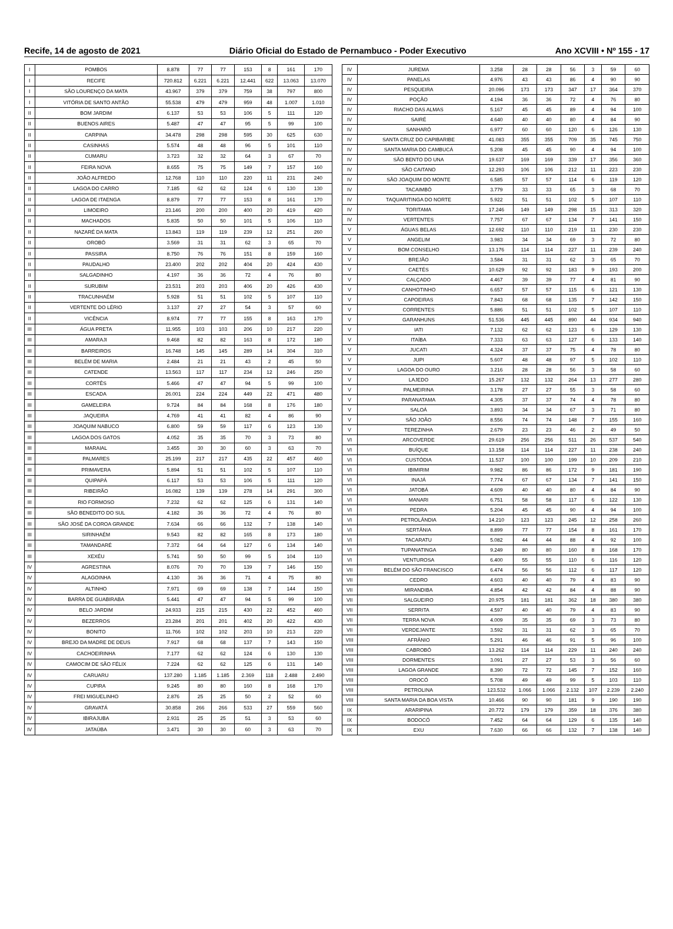Recife, 14 de agosto de 2021 Diário Oficial do Estado de Pernambuco - Poder Executivo Ano XCVIII • Nº 155 - 17
| I | POMBOS | 8.878 | 77 | 77 | 153 | 8 | 161 | 170 |
| I | RECIFE | 720.812 | 6.221 | 6.221 | 12.441 | 622 | 13.063 | 13.070 |
| I | SÃO LOURENÇO DA MATA | 43.967 | 379 | 379 | 759 | 38 | 797 | 800 |
| I | VITÓRIA DE SANTO ANTÃO | 55.538 | 479 | 479 | 959 | 48 | 1.007 | 1.010 |
| II | BOM JARDIM | 6.137 | 53 | 53 | 106 | 5 | 111 | 120 |
| II | BUENOS AIRES | 5.487 | 47 | 47 | 95 | 5 | 99 | 100 |
| II | CARPINA | 34.478 | 298 | 298 | 595 | 30 | 625 | 630 |
| II | CASINHAS | 5.574 | 48 | 48 | 96 | 5 | 101 | 110 |
| II | CUMARU | 3.723 | 32 | 32 | 64 | 3 | 67 | 70 |
| II | FEIRA NOVA | 8.655 | 75 | 75 | 149 | 7 | 157 | 160 |
| II | JOÃO ALFREDO | 12.768 | 110 | 110 | 220 | 11 | 231 | 240 |
| II | LAGOA DO CARRO | 7.185 | 62 | 62 | 124 | 6 | 130 | 130 |
| II | LAGOA DE ITAENGA | 8.879 | 77 | 77 | 153 | 8 | 161 | 170 |
| II | LIMOEIRO | 23.146 | 200 | 200 | 400 | 20 | 419 | 420 |
| II | MACHADOS | 5.835 | 50 | 50 | 101 | 5 | 106 | 110 |
| II | NAZARÉ DA MATA | 13.843 | 119 | 119 | 239 | 12 | 251 | 260 |
| II | OROBÓ | 3.569 | 31 | 31 | 62 | 3 | 65 | 70 |
| II | PASSIRA | 8.750 | 76 | 76 | 151 | 8 | 159 | 160 |
| II | PAUDALHO | 23.400 | 202 | 202 | 404 | 20 | 424 | 430 |
| II | SALGADINHO | 4.197 | 36 | 36 | 72 | 4 | 76 | 80 |
| II | SURUBIM | 23.531 | 203 | 203 | 406 | 20 | 426 | 430 |
| II | TRACUNHAÉM | 5.928 | 51 | 51 | 102 | 5 | 107 | 110 |
| II | VERTENTE DO LÉRIO | 3.137 | 27 | 27 | 54 | 3 | 57 | 60 |
| II | VICÊNCIA | 8.974 | 77 | 77 | 155 | 8 | 163 | 170 |
| III | ÁGUA PRETA | 11.955 | 103 | 103 | 206 | 10 | 217 | 220 |
| III | AMARAJI | 9.468 | 82 | 82 | 163 | 8 | 172 | 180 |
| III | BARREIROS | 16.748 | 145 | 145 | 289 | 14 | 304 | 310 |
| III | BELÉM DE MARIA | 2.484 | 21 | 21 | 43 | 2 | 45 | 50 |
| III | CATENDE | 13.563 | 117 | 117 | 234 | 12 | 246 | 250 |
| III | CORTÊS | 5.466 | 47 | 47 | 94 | 5 | 99 | 100 |
| III | ESCADA | 26.001 | 224 | 224 | 449 | 22 | 471 | 480 |
| III | GAMELEIRA | 9.724 | 84 | 84 | 168 | 8 | 176 | 180 |
| III | JAQUEIRA | 4.769 | 41 | 41 | 82 | 4 | 86 | 90 |
| III | JOAQUIM NABUCO | 6.800 | 59 | 59 | 117 | 6 | 123 | 130 |
| III | LAGOA DOS GATOS | 4.052 | 35 | 35 | 70 | 3 | 73 | 80 |
| III | MARAIAL | 3.455 | 30 | 30 | 60 | 3 | 63 | 70 |
| III | PALMARES | 25.199 | 217 | 217 | 435 | 22 | 457 | 460 |
| III | PRIMAVERA | 5.894 | 51 | 51 | 102 | 5 | 107 | 110 |
| III | QUIPAPÁ | 6.117 | 53 | 53 | 106 | 5 | 111 | 120 |
| III | RIBEIRÃO | 16.082 | 139 | 139 | 278 | 14 | 291 | 300 |
| III | RIO FORMOSO | 7.232 | 62 | 62 | 125 | 6 | 131 | 140 |
| III | SÃO BENEDITO DO SUL | 4.182 | 36 | 36 | 72 | 4 | 76 | 80 |
| III | SÃO JOSÉ DA COROA GRANDE | 7.634 | 66 | 66 | 132 | 7 | 138 | 140 |
| III | SIRINHAÉM | 9.543 | 82 | 82 | 165 | 8 | 173 | 180 |
| III | TAMANDARÉ | 7.372 | 64 | 64 | 127 | 6 | 134 | 140 |
| III | XEXÉU | 5.741 | 50 | 50 | 99 | 5 | 104 | 110 |
| IV | AGRESTINA | 8.076 | 70 | 70 | 139 | 7 | 146 | 150 |
| IV | ALAGOINHA | 4.130 | 36 | 36 | 71 | 4 | 75 | 80 |
| IV | ALTINHO | 7.971 | 69 | 69 | 138 | 7 | 144 | 150 |
| IV | BARRA DE GUABIRABA | 5.441 | 47 | 47 | 94 | 5 | 99 | 100 |
| IV | BELO JARDIM | 24.933 | 215 | 215 | 430 | 22 | 452 | 460 |
| IV | BEZERROS | 23.284 | 201 | 201 | 402 | 20 | 422 | 430 |
| IV | BONITO | 11.766 | 102 | 102 | 203 | 10 | 213 | 220 |
| IV | BREJO DA MADRE DE DEUS | 7.917 | 68 | 68 | 137 | 7 | 143 | 150 |
| IV | CACHOEIRINHA | 7.177 | 62 | 62 | 124 | 6 | 130 | 130 |
| IV | CAMOCIM DE SÃO FÉLIX | 7.224 | 62 | 62 | 125 | 6 | 131 | 140 |
| IV | CARUARU | 137.280 | 1.185 | 1.185 | 2.369 | 118 | 2.488 | 2.490 |
| IV | CUPIRA | 9.245 | 80 | 80 | 160 | 8 | 168 | 170 |
| IV | FREI MIGUELINHO | 2.876 | 25 | 25 | 50 | 2 | 52 | 60 |
| IV | GRAVATÁ | 30.858 | 266 | 266 | 533 | 27 | 559 | 560 |
| IV | IBIRAJUBA | 2.931 | 25 | 25 | 51 | 3 | 53 | 60 |
| IV | JATAÚBA | 3.471 | 30 | 30 | 60 | 3 | 63 | 70 |
| IV | JUREMA | 3.258 | 28 | 28 | 56 | 3 | 59 | 60 |
| IV | PANELAS | 4.976 | 43 | 43 | 86 | 4 | 90 | 90 |
| IV | PESQUEIRA | 20.096 | 173 | 173 | 347 | 17 | 364 | 370 |
| IV | POÇÃO | 4.194 | 36 | 36 | 72 | 4 | 76 | 80 |
| IV | RIACHO DAS ALMAS | 5.167 | 45 | 45 | 89 | 4 | 94 | 100 |
| IV | SAIRÉ | 4.640 | 40 | 40 | 80 | 4 | 84 | 90 |
| IV | SANHARÓ | 6.977 | 60 | 60 | 120 | 6 | 126 | 130 |
| IV | SANTA CRUZ DO CAPIBARIBE | 41.083 | 355 | 355 | 709 | 35 | 745 | 750 |
| IV | SANTA MARIA DO CAMBUCÁ | 5.208 | 45 | 45 | 90 | 4 | 94 | 100 |
| IV | SÃO BENTO DO UNA | 19.637 | 169 | 169 | 339 | 17 | 356 | 360 |
| IV | SÃO CAITANO | 12.293 | 106 | 106 | 212 | 11 | 223 | 230 |
| IV | SÃO JOAQUIM DO MONTE | 6.585 | 57 | 57 | 114 | 6 | 119 | 120 |
| IV | TACAIMBÓ | 3.779 | 33 | 33 | 65 | 3 | 68 | 70 |
| IV | TAQUARITINGA DO NORTE | 5.922 | 51 | 51 | 102 | 5 | 107 | 110 |
| IV | TORITAMA | 17.246 | 149 | 149 | 298 | 15 | 313 | 320 |
| IV | VERTENTES | 7.757 | 67 | 67 | 134 | 7 | 141 | 150 |
| V | ÁGUAS BELAS | 12.692 | 110 | 110 | 219 | 11 | 230 | 230 |
| V | ANGELIM | 3.983 | 34 | 34 | 69 | 3 | 72 | 80 |
| V | BOM CONSELHO | 13.176 | 114 | 114 | 227 | 11 | 239 | 240 |
| V | BREJÃO | 3.584 | 31 | 31 | 62 | 3 | 65 | 70 |
| V | CAETÉS | 10.629 | 92 | 92 | 183 | 9 | 193 | 200 |
| V | CALÇADO | 4.467 | 39 | 39 | 77 | 4 | 81 | 90 |
| V | CANHOTINHO | 6.657 | 57 | 57 | 115 | 6 | 121 | 130 |
| V | CAPOEIRAS | 7.843 | 68 | 68 | 135 | 7 | 142 | 150 |
| V | CORRENTES | 5.886 | 51 | 51 | 102 | 5 | 107 | 110 |
| V | GARANHUNS | 51.536 | 445 | 445 | 890 | 44 | 934 | 940 |
| V | IATI | 7.132 | 62 | 62 | 123 | 6 | 129 | 130 |
| V | ITAÍBA | 7.333 | 63 | 63 | 127 | 6 | 133 | 140 |
| V | JUCATI | 4.324 | 37 | 37 | 75 | 4 | 78 | 80 |
| V | JUPI | 5.607 | 48 | 48 | 97 | 5 | 102 | 110 |
| V | LAGOA DO OURO | 3.216 | 28 | 28 | 56 | 3 | 58 | 60 |
| V | LAJEDO | 15.267 | 132 | 132 | 264 | 13 | 277 | 280 |
| V | PALMEIRINA | 3.178 | 27 | 27 | 55 | 3 | 58 | 60 |
| V | PARANATAMA | 4.305 | 37 | 37 | 74 | 4 | 78 | 80 |
| V | SALOÁ | 3.893 | 34 | 34 | 67 | 3 | 71 | 80 |
| V | SÃO JOÃO | 8.556 | 74 | 74 | 148 | 7 | 155 | 160 |
| V | TEREZINHA | 2.679 | 23 | 23 | 46 | 2 | 49 | 50 |
| VI | ARCOVERDE | 29.619 | 256 | 256 | 511 | 26 | 537 | 540 |
| VI | BUÍQUE | 13.158 | 114 | 114 | 227 | 11 | 238 | 240 |
| VI | CUSTÓDIA | 11.537 | 100 | 100 | 199 | 10 | 209 | 210 |
| VI | IBIMIRIM | 9.982 | 86 | 86 | 172 | 9 | 181 | 190 |
| VI | INAJÁ | 7.774 | 67 | 67 | 134 | 7 | 141 | 150 |
| VI | JATOBÁ | 4.609 | 40 | 40 | 80 | 4 | 84 | 90 |
| VI | MANARI | 6.751 | 58 | 58 | 117 | 6 | 122 | 130 |
| VI | PEDRA | 5.204 | 45 | 45 | 90 | 4 | 94 | 100 |
| VI | PETROLÂNDIA | 14.210 | 123 | 123 | 245 | 12 | 258 | 260 |
| VI | SERTÂNIA | 8.899 | 77 | 77 | 154 | 8 | 161 | 170 |
| VI | TACARATU | 5.082 | 44 | 44 | 88 | 4 | 92 | 100 |
| VI | TUPANATINGA | 9.249 | 80 | 80 | 160 | 8 | 168 | 170 |
| VI | VENTUROSA | 6.400 | 55 | 55 | 110 | 6 | 116 | 120 |
| VII | BELÉM DO SÃO FRANCISCO | 6.474 | 56 | 56 | 112 | 6 | 117 | 120 |
| VII | CEDRO | 4.603 | 40 | 40 | 79 | 4 | 83 | 90 |
| VII | MIRANDIBA | 4.854 | 42 | 42 | 84 | 4 | 88 | 90 |
| VII | SALGUEIRO | 20.975 | 181 | 181 | 362 | 18 | 380 | 380 |
| VII | SERRITA | 4.597 | 40 | 40 | 79 | 4 | 83 | 90 |
| VII | TERRA NOVA | 4.009 | 35 | 35 | 69 | 3 | 73 | 80 |
| VII | VERDEJANTE | 3.592 | 31 | 31 | 62 | 3 | 65 | 70 |
| VIII | AFRÂNIO | 5.291 | 46 | 46 | 91 | 5 | 96 | 100 |
| VIII | CABROBÓ | 13.262 | 114 | 114 | 229 | 11 | 240 | 240 |
| VIII | DORMENTES | 3.091 | 27 | 27 | 53 | 3 | 56 | 60 |
| VIII | LAGOA GRANDE | 8.390 | 72 | 72 | 145 | 7 | 152 | 160 |
| VIII | OROCÓ | 5.708 | 49 | 49 | 99 | 5 | 103 | 110 |
| VIII | PETROLINA | 123.532 | 1.066 | 1.066 | 2.132 | 107 | 2.239 | 2.240 |
| VIII | SANTA MARIA DA BOA VISTA | 10.466 | 90 | 90 | 181 | 9 | 190 | 190 |
| IX | ARARIPINA | 20.772 | 179 | 179 | 359 | 18 | 376 | 380 |
| IX | BODOCÓ | 7.452 | 64 | 64 | 129 | 6 | 135 | 140 |
| IX | EXU | 7.630 | 66 | 66 | 132 | 7 | 138 | 140 |